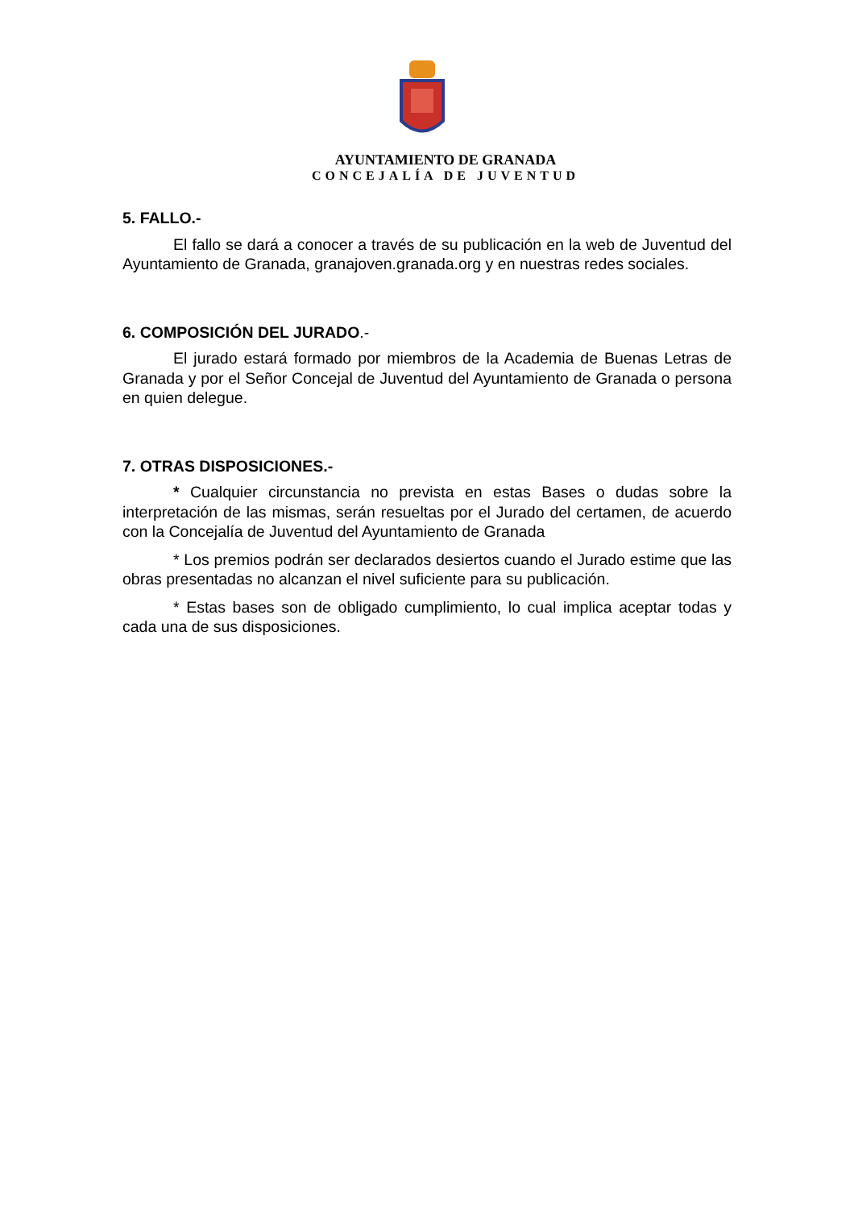AYUNTAMIENTO DE GRANADA
CONCEJALÍA DE JUVENTUD
5. FALLO.-
El fallo se dará a conocer a través de su publicación en la web de Juventud del Ayuntamiento de Granada, granajoven.granada.org y en nuestras redes sociales.
6. COMPOSICIÓN DEL JURADO.-
El jurado estará formado por miembros de la Academia de Buenas Letras de Granada y por el Señor Concejal de Juventud del Ayuntamiento de Granada o persona en quien delegue.
7. OTRAS DISPOSICIONES.-
* Cualquier circunstancia no prevista en estas Bases o dudas sobre la interpretación de las mismas, serán resueltas por el Jurado del certamen, de acuerdo con la Concejalía de Juventud del Ayuntamiento de Granada
* Los premios podrán ser declarados desiertos cuando el Jurado estime que las obras presentadas no alcanzan el nivel suficiente para su publicación.
* Estas bases son de obligado cumplimiento, lo cual implica aceptar todas y cada una de sus disposiciones.